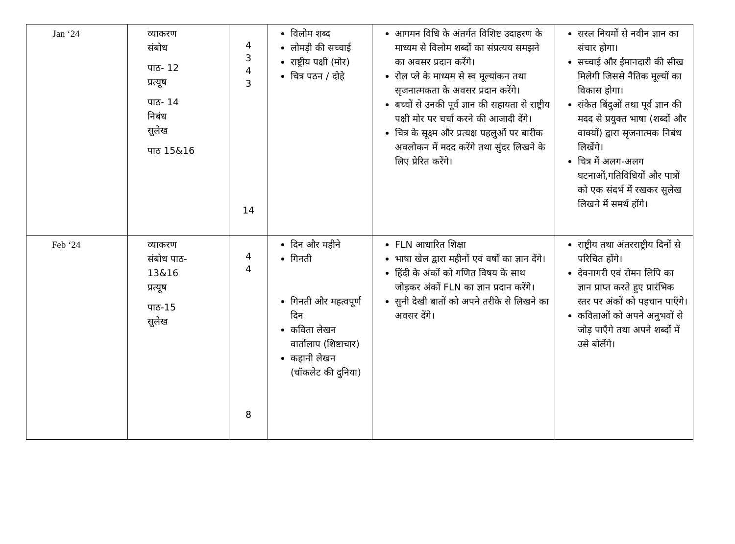| Jan ‘24 | व्याकरण संबोध पाठ- 12 प्रत्यूष पाठ- 14 निबंध सुलेख पाठ 15&16 | 4 3 4 3 14 | विलोम शब्द लोमड़ी की सच्चाई राष्ट्रीय पक्षी (मोर) चित्र पठन / दोहे | आगमन विधि के अंतर्गत विशिष्ट उदाहरण के माध्यम से विलोम शब्दों का संप्रत्यय समझने का अवसर प्रदान करेंगे। रोल प्ले के माध्यम से स्व मूल्यांकन तथा सृजनात्मकता के अवसर प्रदान करेंगे। बच्चों से उनकी पूर्व ज्ञान की सहायता से राष्ट्रीय पक्षी मोर पर चर्चा करने की आजादी देंगे। चित्र के सूक्ष्म और प्रत्यक्ष पहलुओं पर बारीक अवलोकन में मदद करेंगे तथा सुंदर लिखने के लिए प्रेरित करेंगे। | सरल नियमों से नवीन ज्ञान का संचार होगा। सच्चाई और ईमानदारी की सीख मिलेगी जिससे नैतिक मूल्यों का विकास होगा। संकेत बिंदुओं तथा पूर्व ज्ञान की मदद से प्रयुक्त भाषा (शब्दों और वाक्यों) द्वारा सृजनात्मक निबंध लिखेंगे। चित्र में अलग-अलग घटनाओं,गतिविधियों और पात्रों को एक संदर्भ में रखकर सुलेख लिखने में समर्थ होंगे। |
| Feb ‘24 | व्याकरण संबोध पाठ- 13&16 प्रत्यूष पाठ-15 सुलेख | 4 4 8 | दिन और महीने गिनती गिनती और महत्वपूर्ण दिन कविता लेखन वार्तालाप (शिष्टाचार) कहानी लेखन (चॉकलेट की दुनिया) | FLN आधारित शिक्षा भाषा खेल द्वारा महीनों एवं वर्षों का ज्ञान देंगे। हिंदी के अंकों को गणित विषय के साथ जोड़कर अंकों FLN का ज्ञान प्रदान करेंगे। सुनी देखी बातों को अपने तरीके से लिखने का अवसर देंगे। | राष्ट्रीय तथा अंतरराष्ट्रीय दिनों से परिचित होंगे। देवनागरी एवं रोमन लिपि का ज्ञान प्राप्त करते हुए प्रारंभिक स्तर पर अंकों को पहचान पाएँगे। कविताओं को अपने अनुभवों से जोड़ पाएँगे तथा अपने शब्दों में उसे बोलेंगे। |